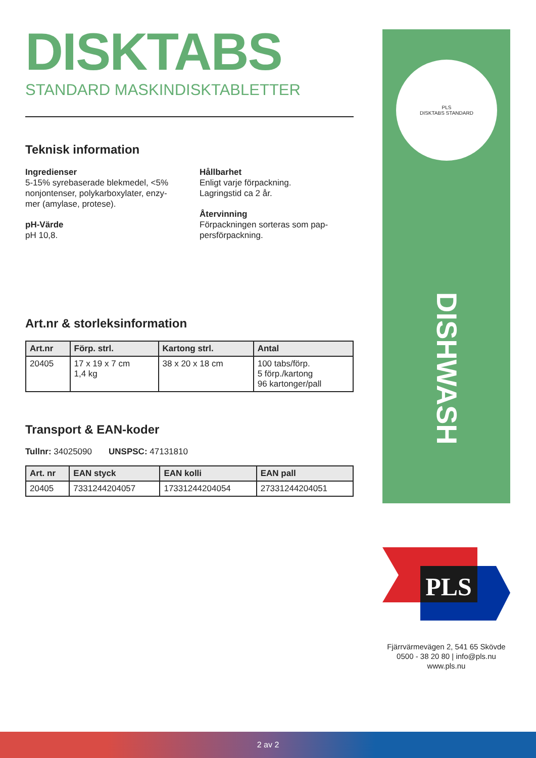DISKTABS
STANDARD MASKINDISKTABLETTER
Teknisk information
Ingredienser
5-15% syrebaserade blekmedel, <5% nonjontenser, polykarboxylater, enzy-mer (amylase, protese).
pH-Värde
pH 10,8.
Hållbarhet
Enligt varje förpackning.
Lagringstid ca 2 år.
Återvinning
Förpackningen sorteras som pap-persförpackning.
Art.nr & storleksinformation
| Art.nr | Förp. strl. | Kartong strl. | Antal |
| --- | --- | --- | --- |
| 20405 | 17 x 19 x 7 cm 1,4 kg | 38 x 20 x 18 cm | 100 tabs/förp. 5 förp./kartong 96 kartonger/pall |
Transport & EAN-koder
Tullnr: 34025090 UNSPSC: 47131810
| Art. nr | EAN styck | EAN kolli | EAN pall |
| --- | --- | --- | --- |
| 20405 | 7331244204057 | 17331244204054 | 27331244204051 |
PLS
DISKTABS STANDARD
DISHWASH
PLS
Fjärrvärmevägen 2, 541 65 Skövde
0500 - 38 20 80 | info@pls.nu
www.pls.nu
2 av 2